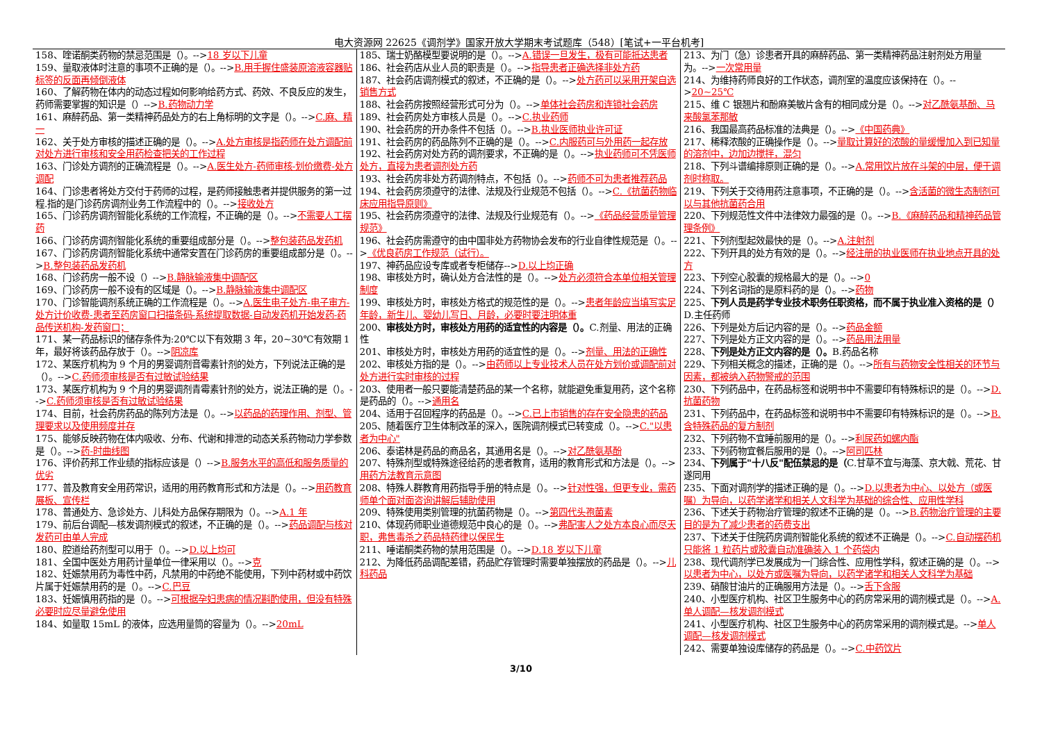电大资源网 22625《调剂学》国家开放大学期末考试题库（548）[笔试+一平台机考]
158、喹诺酮类药物的禁忌范围是（）。-->18 岁以下儿童
159、量取液体时注意的事项不正确的是（）。-->B.用手握住盛装原溶液容器贴标签的反面再倾倒液体
160、了解药物在体内的动态过程如何影响给药方式、药效、不良反应的发生，药师需要掌握的知识是（）-->B.药物动力学
161、麻醉药品、第一类精神药品处方的右上角标明的文字是（）。-->C.麻、精一
162、关于处方审核的描述正确的是（）。-->A.处方审核是指药师在处方调配前对处方进行审核和安全用药检查把关的工作过程
163、门诊处方调剂的正确流程是（）。-->A.医生处方-药师审核-划价缴费-处方调配
164、门诊患者将处方交付于药师的过程，是药师接触患者并提供服务的第一过程.指的是门诊药房调剂业务工作流程中的（）。-->接收处方
165、门诊药房调剂智能化系统的工作流程，不正确的是（）。-->不需要人工摆药
166、门诊药房调剂智能化系统的重要组成部分是（）。-->整包装药品发药机
167、门诊药房调剂智能化系统中通常安置在门诊药房的重要组成部分是（）。-->B.整包装药品发药机
168、门诊药房一般不设（）-->B.静脉输液集中调配区
169、门诊药房一般不设有的区域是（）。-->B.静脉输液集中调配区
170、门诊智能调剂系统正确的工作流程是（）。-->A.医生电子处方-电子审方-处方计价收费-患者至药房窗口扫描条码-系统提取数据-自动发药机开始发药-药品传送机构-发药窗口；
171、某一药品标识的储存条件为:20℃以下有效期 3 年，20~30℃有效期 1 年，最好将该药品存放于（）。-->阴凉库
172、某医疗机构为 9 个月的男婴调剂音霉素针剂的处方，下列说法正确的是（）。-->C.药师须审核是否有过敏试验结果
173、某医疗机构为 9 个月的男婴调剂青霉素针剂的处方，说法正确的是（）。-->C.药师须审核是否有过敏试验结果
174、目前，社会药房药品的陈列方法是（）。-->以药品的药理作用、剂型、管理要求以及使用频度并存
175、能够反映药物在体内吸收、分布、代谢和排泄的动态关系药物动力学参数是（）。-->药-时曲线图
176、评价药邦工作业绩的指标应该是（）-->B.服务水平的高低和服务质量的优劣
177、普及教育安全用药常识，适用的用药教育形式和方法是（）。-->用药教育展板、宣传栏
178、普通处方、急诊处方、儿科处方品保存期限为（）。-->A.1 年
179、前后台调配—核发调剂模式的叙述，不正确的是（）。-->药品调配与核对发药可由单人完成
180、腔道给药剂型可以用于（）。-->D.以上均可
181、全国中医处方用药计量单位一律采用以（）。-->克
182、妊娠禁用药为毒性中药，凡禁用的中药绝不能使用，下列中药材或中药饮片属于妊娠禁用药的是（）。-->C.巴豆
183、妊娠慎用药指的是（）。-->可根据孕妇患病的情况斟酌使用，但没有特殊必要时应尽量避免使用
184、如量取 15mL 的液体，应选用量筒的容量为（）。-->20mL
185、瑞士奶酪模型要说明的是（）。-->A.错误一旦发生，极有可能抵达患者
186、社会药店从业人员的职责是（）。-->指导患者正确选择非处方药
187、社会药店调剂模式的叙述，不正确的是（）。-->处方药可以采用开架自选销售方式
188、社会药房按照经营形式可分为（）。-->单体社会药房和连锁社会药房
189、社会药房处方审核人员是（）。-->C.执业药师
190、社会药房的开办条件不包括（）。-->B.执业医师执业许可证
191、社会药房的药品陈列不正确的是（）。-->C.内服药可与外用药一起存放
192、社会药房对处方药的调剂要求，不正确的是（）。-->执业药师可不凭医师处方，直接为患者调剂处方药
193、社会药房非处方药调剂特点，不包括（）。-->药师不可为患者推荐药品
194、社会药房须遵守的法律、法规及行业规范不包括（）。-->C.《抗菌药物临床应用指导原则》
195、社会药房须遵守的法律、法规及行业规范有（）。-->《药品经营质量管理规范》
196、社会药房需遵守的由中国非处方药物协会发布的行业自律性规范是（）。-->《优良药房工作规范（试行）。
197、神药品应设专库或者专柜储存-->D.以上均正确
198、审核处方时，确认处方合法性的是（）。-->处方必须符合本单位相关管理制度
199、审核处方时，审核处方格式的规范性的是（）。-->患者年龄应当填写实足年龄，新生儿、婴幼儿写日、月龄，必要时要注明体重
200、审核处方时，审核处方用药的适宜性的内容是（）。C.剂量、用法的正确性
201、审核处方时，审核处方用药的适宜性的是（）。-->剂量、用法的正确性
202、审核处方指的是（）。-->由药师以上专业技术人员在处方划价或调配前对处方进行实时审核的过程
203、使用者一般只要能清楚药品的某一个名称，就能避免重复用药，这个名称是药品的（）。-->通用名
204、适用于召回程序的药品是（）。-->C.已上市销售的存在安全隐患的药品
205、随着医疗卫生体制改革的深入，医院调剂模式已转变成（）。-->C."以患者为中心"
206、泰诺林是药品的商品名，其通用名是（）。-->对乙酰氨基酚
207、特殊剂型或特殊途径给药的患者教育，适用的教育形式和方法是（）。-->用药方法教育示意图
208、特殊人群教育用药指导手册的特点是（）。-->针对性强，但更专业，需药师单个面对面咨询讲解后辅助使用
209、特殊使用类别管理的抗菌药物是（）。-->第四代头孢菌素
210、体现药师职业道德规范中良心的是（）。-->弗配害人之处方本良心而尽天职，弗售毒杀之药品特药律以保民生
211、唾诺酮类药物的禁用范围是（）。-->D.18 岁以下儿童
212、为降低药品调配差错，药品贮存管理时需要单独摆放的药品是（）。-->儿科药品
213、为门（急）诊患者开具的麻醉药品、第一类精神药品注射剂处方用量为。-->一次常用量
214、为维持药师良好的工作状态，调剂室的温度应该保持在（）。-->20~25℃
215、维 C 银翘片和酚麻美敏片含有的相同成分是（）。-->对乙酰氨基酚、马来酸氯苯那敏
216、我国最高药品标准的法典是（）。-->《中国药典》
217、稀释浓酸的正确操作是（）。-->量取计算好的浓酸的量缓慢加入到已知量的溶剂中，边加边搅拌，混匀
218、下列斗谱编排原则正确的是（）。-->A.常用饮片放在斗架的中层，便于调剂时称取。
219、下列关于交待用药注意事项，不正确的是（）。-->含活菌的微生态制剂可以与其他抗菌药合用
220、下列规范性文件中法律效力最强的是（）。-->B.《麻醉药品和精神药品管理条例》
221、下列剂型起效最快的是（）。-->A.注射剂
222、下列开具的处方有效的是（）。-->经注册的执业医师在执业地点开具的处方
223、下列空心胶囊的规格最大的是（）。-->0
224、下列名词指的是原料药的是（）。-->药物
225、下列人员是药学专业技术职务任职资格，而不属于执业准入资格的是（）D.主任药师
226、下列是处方后记内容的是（）。-->药品金额
227、下列是处方正文内容的是（）。-->药品用法用量
228、下列是处方正文内容的是（）。B.药品名称
229、下列相关概念的描述，正确的是（）。-->所有与药物安全性相关的环节与因素，都被纳入药物警戒的范围
230、下列药品中，在药品标签和说明书中不需要印有特殊标识的是（）。-->D.抗菌药物
231、下列药品中，在药品标签和说明书中不需要印有特殊标识的是（）。-->B.含特殊药品的复方制剂
232、下列药物不宜睡前服用的是（）。-->利尿药如螺内酯
233、下列药物宜餐后服用的是（）。-->阿司匹林
234、下列属于"十八反"配伍禁忌的是（C.甘草不宜与海藻、京大戟、荒花、甘遂同用
235、下面对调剂学的描述正确的是（）。-->D.以患者为中心、以处方（或医嘱）为导向，以药学诸学和相关人文科学为基础的综合性、应用性学科
236、下述关于药物治疗管理的叙述不正确的是（）。-->B.药物治疗管理的主要目的是为了减少患者的药费支出
237、下述关于住院药房调剂智能化系统的叙述不正确是（）。-->C.自动摆药机只能将 1 粒药片或胶囊自动准确装入 1 个药袋内
238、现代调剂学已发展成为一门综合性、应用性学科，叙述正确的是（）。-->以患者为中心，以处方或医嘱为导向，以药学诸学和相关人文科学为基础
239、硝酸甘油片的正确服用方法是（）。-->舌下含服
240、小型医疗机构、社区卫生服务中心的药房常采用的调剂模式是（）。-->A.单人调配—核发调剂模式
241、小型医疗机构、社区卫生服务中心的药房常采用的调剂模式是。-->单人调配—核发调剂模式
242、需要单独设库储存的药品是（）。-->C.中药饮片
3/10